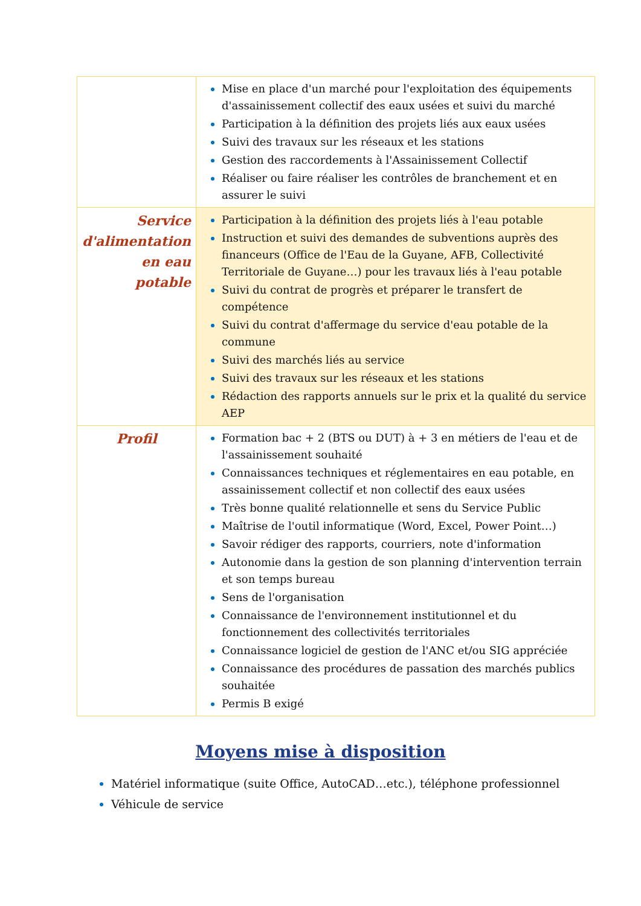| | Mise en place d'un marché pour l'exploitation des équipements d'assainissement collectif des eaux usées et suivi du marché Participation à la définition des projets liés aux eaux usées Suivi des travaux sur les réseaux et les stations Gestion des raccordements à l'Assainissement Collectif Réaliser ou faire réaliser les contrôles de branchement et en assurer le suivi |
| Service d'alimentation en eau potable | Participation à la définition des projets liés à l'eau potable Instruction et suivi des demandes de subventions auprès des financeurs (Office de l'Eau de la Guyane, AFB, Collectivité Territoriale de Guyane…) pour les travaux liés à l'eau potable Suivi du contrat de progrès et préparer le transfert de compétence Suivi du contrat d'affermage du service d'eau potable de la commune Suivi des marchés liés au service Suivi des travaux sur les réseaux et les stations Rédaction des rapports annuels sur le prix et la qualité du service AEP |
| Profil | Formation bac + 2 (BTS ou DUT) à + 3 en métiers de l'eau et de l'assainissement souhaité Connaissances techniques et réglementaires en eau potable, en assainissement collectif et non collectif des eaux usées Très bonne qualité relationnelle et sens du Service Public Maîtrise de l'outil informatique (Word, Excel, Power Point…) Savoir rédiger des rapports, courriers, note d'information Autonomie dans la gestion de son planning d'intervention terrain et son temps bureau Sens de l'organisation Connaissance de l'environnement institutionnel et du fonctionnement des collectivités territoriales Connaissance logiciel de gestion de l'ANC et/ou SIG appréciée Connaissance des procédures de passation des marchés publics souhaitée Permis B exigé |
Moyens mise à disposition
Matériel informatique (suite Office, AutoCAD…etc.), téléphone professionnel
Véhicule de service